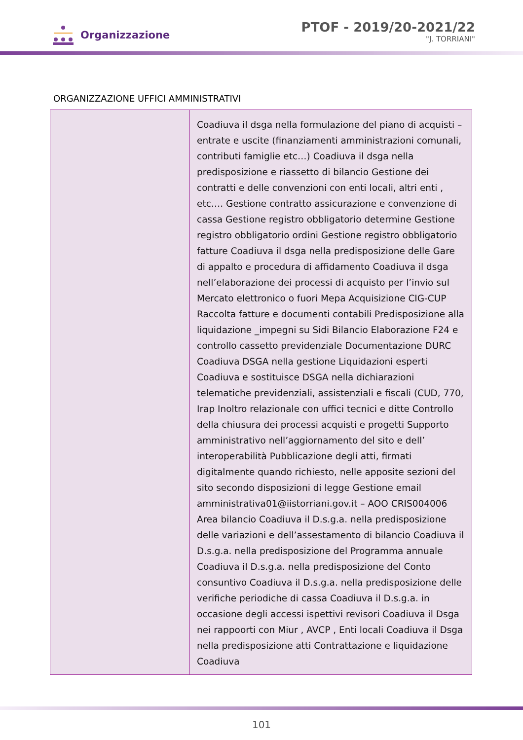Organizzazione
PTOF - 2019/20-2021/22
"J. TORRIANI"
ORGANIZZAZIONE UFFICI AMMINISTRATIVI
| | Coadiuva il dsga nella formulazione del piano di acquisti – entrate e uscite (finanziamenti amministrazioni comunali, contributi famiglie etc…) Coadiuva il dsga nella predisposizione e riassetto di bilancio Gestione dei contratti e delle convenzioni con enti locali, altri enti , etc…. Gestione contratto assicurazione e convenzione di cassa Gestione registro obbligatorio determine Gestione registro obbligatorio ordini Gestione registro obbligatorio fatture Coadiuva il dsga nella predisposizione delle Gare di appalto e procedura di affidamento Coadiuva il dsga nell’elaborazione dei processi di acquisto per l’invio sul Mercato elettronico o fuori Mepa Acquisizione CIG-CUP Raccolta fatture e documenti contabili Predisposizione alla liquidazione _impegni su Sidi Bilancio Elaborazione F24 e controllo cassetto previdenziale Documentazione DURC Coadiuva DSGA nella gestione Liquidazioni esperti Coadiuva e sostituisce DSGA nella dichiarazioni telematiche previdenziali, assistenziali e fiscali (CUD, 770, Irap Inoltro relazionale con uffici tecnici e ditte Controllo della chiusura dei processi acquisti e progetti Supporto amministrativo nell’aggiornamento del sito e dell’ interoperabilità Pubblicazione degli atti, firmati digitalmente quando richiesto, nelle apposite sezioni del sito secondo disposizioni di legge Gestione email amministrativa01@iistorriani.gov.it – AOO CRIS004006 Area bilancio Coadiuva il D.s.g.a. nella predisposizione delle variazioni e dell’assestamento di bilancio Coadiuva il D.s.g.a. nella predisposizione del Programma annuale Coadiuva il D.s.g.a. nella predisposizione del Conto consuntivo Coadiuva il D.s.g.a. nella predisposizione delle verifiche periodiche di cassa Coadiuva il D.s.g.a. in occasione degli accessi ispettivi revisori Coadiuva il Dsga nei rappoorti con Miur , AVCP , Enti locali Coadiuva il Dsga nella predisposizione atti Contrattazione e liquidazione Coadiuva |
101